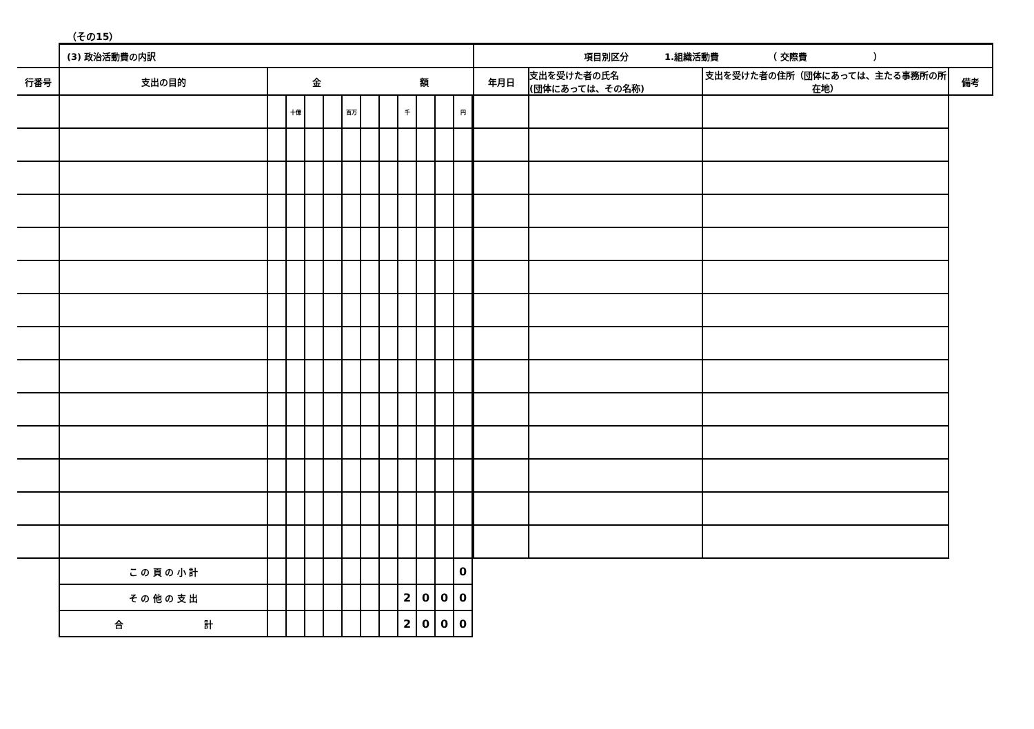（その15）
| | (3) 政治活動費の内訳 | | | | | | | | | | | | | 項目別区分 1.組織活動費 （ 交際費 ） | | | |
| 行番号 | 支出の目的 | 金 額 | | | | | | | | | | | | 年月日 | 支出を受けた者の氏名 (団体にあっては、その名称) | 支出を受けた者の住所（団体にあっては、主たる事務所の所在地） | 備考 |
| | | | 十億 | | | 百万 | | | 千 | | | 円 | | | | | |
| | こ の 頁 の 小 計 | | | | | | | | | | | 0 | | | | | |
| | そ の 他 の 支 出 | | | | | | | | 2 | 0 | 0 | 0 | | | | | |
| | 合 計 | | | | | | | | 2 | 0 | 0 | 0 | | | | | |